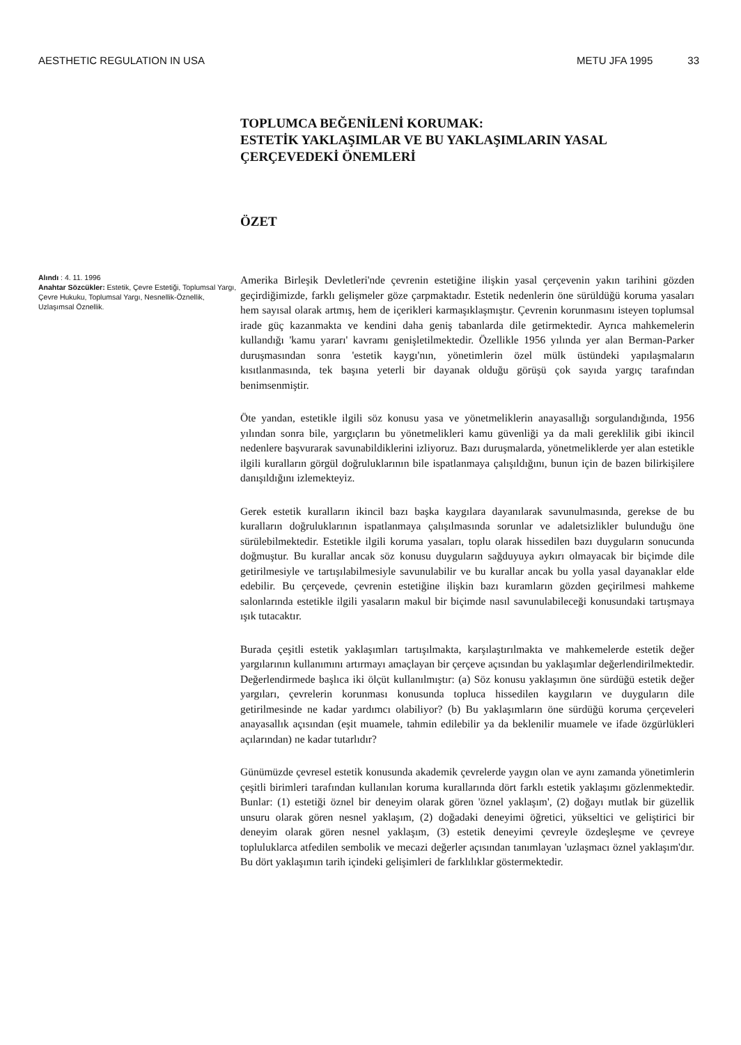AESTHETIC REGULATION IN USA METU JFA 1995 33
TOPLUMCA BEĞENİLENİ KORUMAK:
ESTETİK YAKLAŞIMLAR VE BU YAKLAŞIMLARIN YASAL ÇERÇEVEDEKİ ÖNEMLERİ
ÖZET
Alındı : 4. 11. 1996
Anahtar Sözcükler: Estetik, Çevre Estetiği, Toplumsal Yargı, Çevre Hukuku, Toplumsal Yargı, Nesnellik-Öznellik, Uzlaşımsal Öznellik.
Amerika Birleşik Devletleri'nde çevrenin estetiğine ilişkin yasal çerçevenin yakın tarihini gözden geçirdiğimizde, farklı gelişmeler göze çarpmaktadır. Estetik nedenlerin öne sürüldüğü koruma yasaları hem sayısal olarak artmış, hem de içerikleri karmaşıklaşmıştır. Çevrenin korunmasını isteyen toplumsal irade güç kazanmakta ve kendini daha geniş tabanlarda dile getirmektedir. Ayrıca mahkemelerin kullandığı 'kamu yararı' kavramı genişletilmektedir. Özellikle 1956 yılında yer alan Berman-Parker duruşmasından sonra 'estetik kaygı'nın, yönetimlerin özel mülk üstündeki yapılaşmaların kısıtlanmasında, tek başına yeterli bir dayanak olduğu görüşü çok sayıda yargıç tarafından benimsenmiştir.
Öte yandan, estetikle ilgili söz konusu yasa ve yönetmeliklerin anayasallığı sorgulandığında, 1956 yılından sonra bile, yargıçların bu yönetmelikleri kamu güvenliği ya da mali gereklilik gibi ikincil nedenlere başvurarak savunabildiklerini izliyoruz. Bazı duruşmalarda, yönetmeliklerde yer alan estetikle ilgili kuralların görgül doğruluklarının bile ispatlanmaya çalışıldığını, bunun için de bazen bilirkişilere danışıldığını izlemekteyiz.
Gerek estetik kuralların ikincil bazı başka kaygılara dayanılarak savunulmasında, gerekse de bu kuralların doğruluklarının ispatlanmaya çalışılmasında sorunlar ve adaletsizlikler bulunduğu öne sürülebilmektedir. Estetikle ilgili koruma yasaları, toplu olarak hissedilen bazı duyguların sonucunda doğmuştur. Bu kurallar ancak söz konusu duyguların sağduyuya aykırı olmayacak bir biçimde dile getirilmesiyle ve tartışılabilmesiyle savunulabilir ve bu kurallar ancak bu yolla yasal dayanaklar elde edebilir. Bu çerçevede, çevrenin estetiğine ilişkin bazı kuramların gözden geçirilmesi mahkeme salonlarında estetikle ilgili yasaların makul bir biçimde nasıl savunulabileceği konusundaki tartışmaya ışık tutacaktır.
Burada çeşitli estetik yaklaşımları tartışılmakta, karşılaştırılmakta ve mahkemelerde estetik değer yargılarının kullanımını artırmayı amaçlayan bir çerçeve açısından bu yaklaşımlar değerlendirilmektedir. Değerlendirmede başlıca iki ölçüt kullanılmıştır: (a) Söz konusu yaklaşımın öne sürdüğü estetik değer yargıları, çevrelerin korunması konusunda topluca hissedilen kaygıların ve duyguların dile getirilmesinde ne kadar yardımcı olabiliyor? (b) Bu yaklaşımların öne sürdüğü koruma çerçeveleri anayasallık açısından (eşit muamele, tahmin edilebilir ya da beklenilir muamele ve ifade özgürlükleri açılarından) ne kadar tutarlıdır?
Günümüzde çevresel estetik konusunda akademik çevrelerde yaygın olan ve aynı zamanda yönetimlerin çeşitli birimleri tarafından kullanılan koruma kurallarında dört farklı estetik yaklaşımı gözlenmektedir. Bunlar: (1) estetiği öznel bir deneyim olarak gören 'öznel yaklaşım', (2) doğayı mutlak bir güzellik unsuru olarak gören nesnel yaklaşım, (2) doğadaki deneyimi öğretici, yükseltici ve geliştirici bir deneyim olarak gören nesnel yaklaşım, (3) estetik deneyimi çevreyle özdeşleşme ve çevreye topluluklarca atfedilen sembolik ve mecazi değerler açısından tanımlayan 'uzlaşmacı öznel yaklaşım'dır. Bu dört yaklaşımın tarih içindeki gelişimleri de farklılıklar göstermektedir.